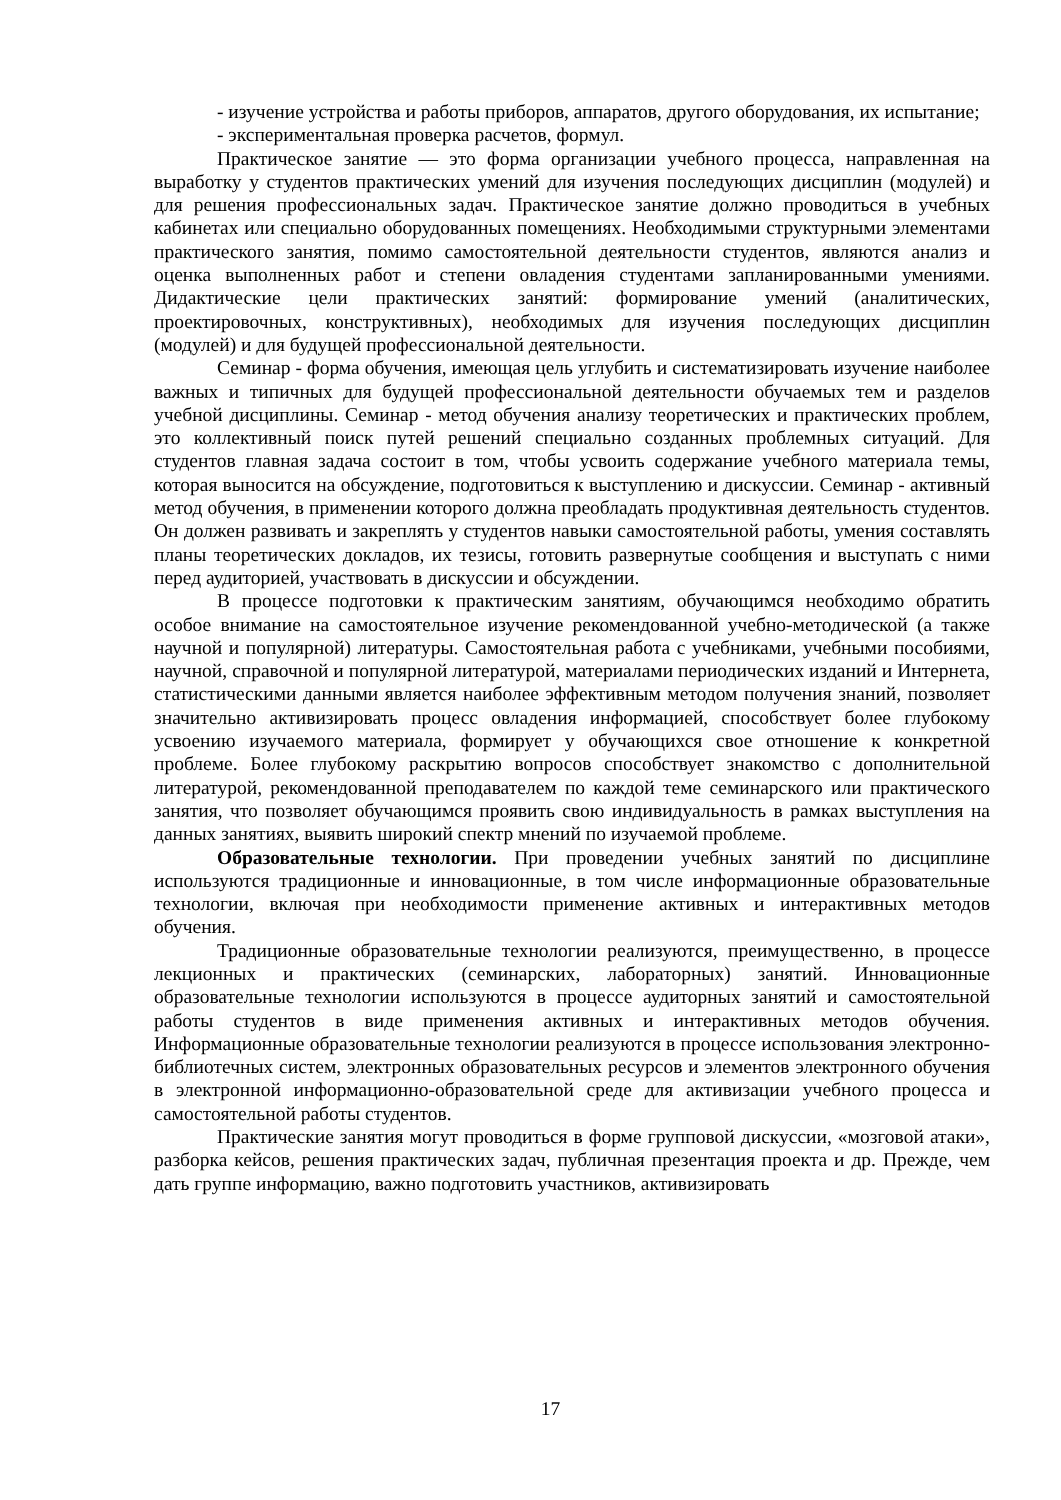- изучение устройства и работы приборов, аппаратов, другого оборудования, их испытание;
- экспериментальная проверка расчетов, формул.
Практическое занятие — это форма организации учебного процесса, направленная на выработку у студентов практических умений для изучения последующих дисциплин (модулей) и для решения профессиональных задач. Практическое занятие должно проводиться в учебных кабинетах или специально оборудованных помещениях. Необходимыми структурными элементами практического занятия, помимо самостоятельной деятельности студентов, являются анализ и оценка выполненных работ и степени овладения студентами запланированными умениями. Дидактические цели практических занятий: формирование умений (аналитических, проектировочных, конструктивных), необходимых для изучения последующих дисциплин (модулей) и для будущей профессиональной деятельности.
Семинар - форма обучения, имеющая цель углубить и систематизировать изучение наиболее важных и типичных для будущей профессиональной деятельности обучаемых тем и разделов учебной дисциплины. Семинар - метод обучения анализу теоретических и практических проблем, это коллективный поиск путей решений специально созданных проблемных ситуаций. Для студентов главная задача состоит в том, чтобы усвоить содержание учебного материала темы, которая выносится на обсуждение, подготовиться к выступлению и дискуссии. Семинар - активный метод обучения, в применении которого должна преобладать продуктивная деятельность студентов. Он должен развивать и закреплять у студентов навыки самостоятельной работы, умения составлять планы теоретических докладов, их тезисы, готовить развернутые сообщения и выступать с ними перед аудиторией, участвовать в дискуссии и обсуждении.
В процессе подготовки к практическим занятиям, обучающимся необходимо обратить особое внимание на самостоятельное изучение рекомендованной учебно-методической (а также научной и популярной) литературы. Самостоятельная работа с учебниками, учебными пособиями, научной, справочной и популярной литературой, материалами периодических изданий и Интернета, статистическими данными является наиболее эффективным методом получения знаний, позволяет значительно активизировать процесс овладения информацией, способствует более глубокому усвоению изучаемого материала, формирует у обучающихся свое отношение к конкретной проблеме. Более глубокому раскрытию вопросов способствует знакомство с дополнительной литературой, рекомендованной преподавателем по каждой теме семинарского или практического занятия, что позволяет обучающимся проявить свою индивидуальность в рамках выступления на данных занятиях, выявить широкий спектр мнений по изучаемой проблеме.
Образовательные технологии. При проведении учебных занятий по дисциплине используются традиционные и инновационные, в том числе информационные образовательные технологии, включая при необходимости применение активных и интерактивных методов обучения.
Традиционные образовательные технологии реализуются, преимущественно, в процессе лекционных и практических (семинарских, лабораторных) занятий. Инновационные образовательные технологии используются в процессе аудиторных занятий и самостоятельной работы студентов в виде применения активных и интерактивных методов обучения. Информационные образовательные технологии реализуются в процессе использования электронно-библиотечных систем, электронных образовательных ресурсов и элементов электронного обучения в электронной информационно-образовательной среде для активизации учебного процесса и самостоятельной работы студентов.
Практические занятия могут проводиться в форме групповой дискуссии, «мозговой атаки», разборка кейсов, решения практических задач, публичная презентация проекта и др. Прежде, чем дать группе информацию, важно подготовить участников, активизировать
17